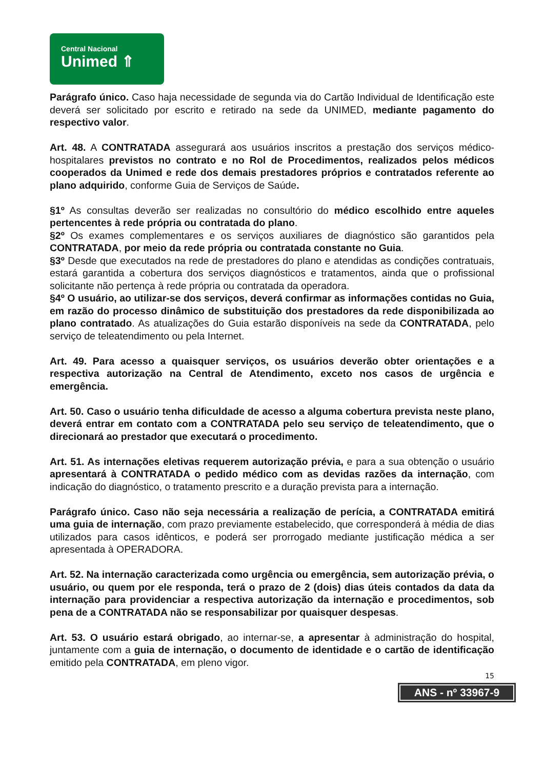Central Nacional
Unimed ⇑
Parágrafo único. Caso haja necessidade de segunda via do Cartão Individual de Identificação este deverá ser solicitado por escrito e retirado na sede da UNIMED, mediante pagamento do respectivo valor.
Art. 48. A CONTRATADA assegurará aos usuários inscritos a prestação dos serviços médico-hospitalares previstos no contrato e no Rol de Procedimentos, realizados pelos médicos cooperados da Unimed e rede dos demais prestadores próprios e contratados referente ao plano adquirido, conforme Guia de Serviços de Saúde.
§1º As consultas deverão ser realizadas no consultório do médico escolhido entre aqueles pertencentes à rede própria ou contratada do plano.
§2º Os exames complementares e os serviços auxiliares de diagnóstico são garantidos pela CONTRATADA, por meio da rede própria ou contratada constante no Guia.
§3º Desde que executados na rede de prestadores do plano e atendidas as condições contratuais, estará garantida a cobertura dos serviços diagnósticos e tratamentos, ainda que o profissional solicitante não pertença à rede própria ou contratada da operadora.
§4º O usuário, ao utilizar-se dos serviços, deverá confirmar as informações contidas no Guia, em razão do processo dinâmico de substituição dos prestadores da rede disponibilizada ao plano contratado. As atualizações do Guia estarão disponíveis na sede da CONTRATADA, pelo serviço de teleatendimento ou pela Internet.
Art. 49. Para acesso a quaisquer serviços, os usuários deverão obter orientações e a respectiva autorização na Central de Atendimento, exceto nos casos de urgência e emergência.
Art. 50. Caso o usuário tenha dificuldade de acesso a alguma cobertura prevista neste plano, deverá entrar em contato com a CONTRATADA pelo seu serviço de teleatendimento, que o direcionará ao prestador que executará o procedimento.
Art. 51. As internações eletivas requerem autorização prévia, e para a sua obtenção o usuário apresentará à CONTRATADA o pedido médico com as devidas razões da internação, com indicação do diagnóstico, o tratamento prescrito e a duração prevista para a internação.
Parágrafo único. Caso não seja necessária a realização de perícia, a CONTRATADA emitirá uma guia de internação, com prazo previamente estabelecido, que corresponderá à média de dias utilizados para casos idênticos, e poderá ser prorrogado mediante justificação médica a ser apresentada à OPERADORA.
Art. 52. Na internação caracterizada como urgência ou emergência, sem autorização prévia, o usuário, ou quem por ele responda, terá o prazo de 2 (dois) dias úteis contados da data da internação para providenciar a respectiva autorização da internação e procedimentos, sob pena de a CONTRATADA não se responsabilizar por quaisquer despesas.
Art. 53. O usuário estará obrigado, ao internar-se, a apresentar à administração do hospital, juntamente com a guia de internação, o documento de identidade e o cartão de identificação emitido pela CONTRATADA, em pleno vigor.
15
ANS - nº 33967-9